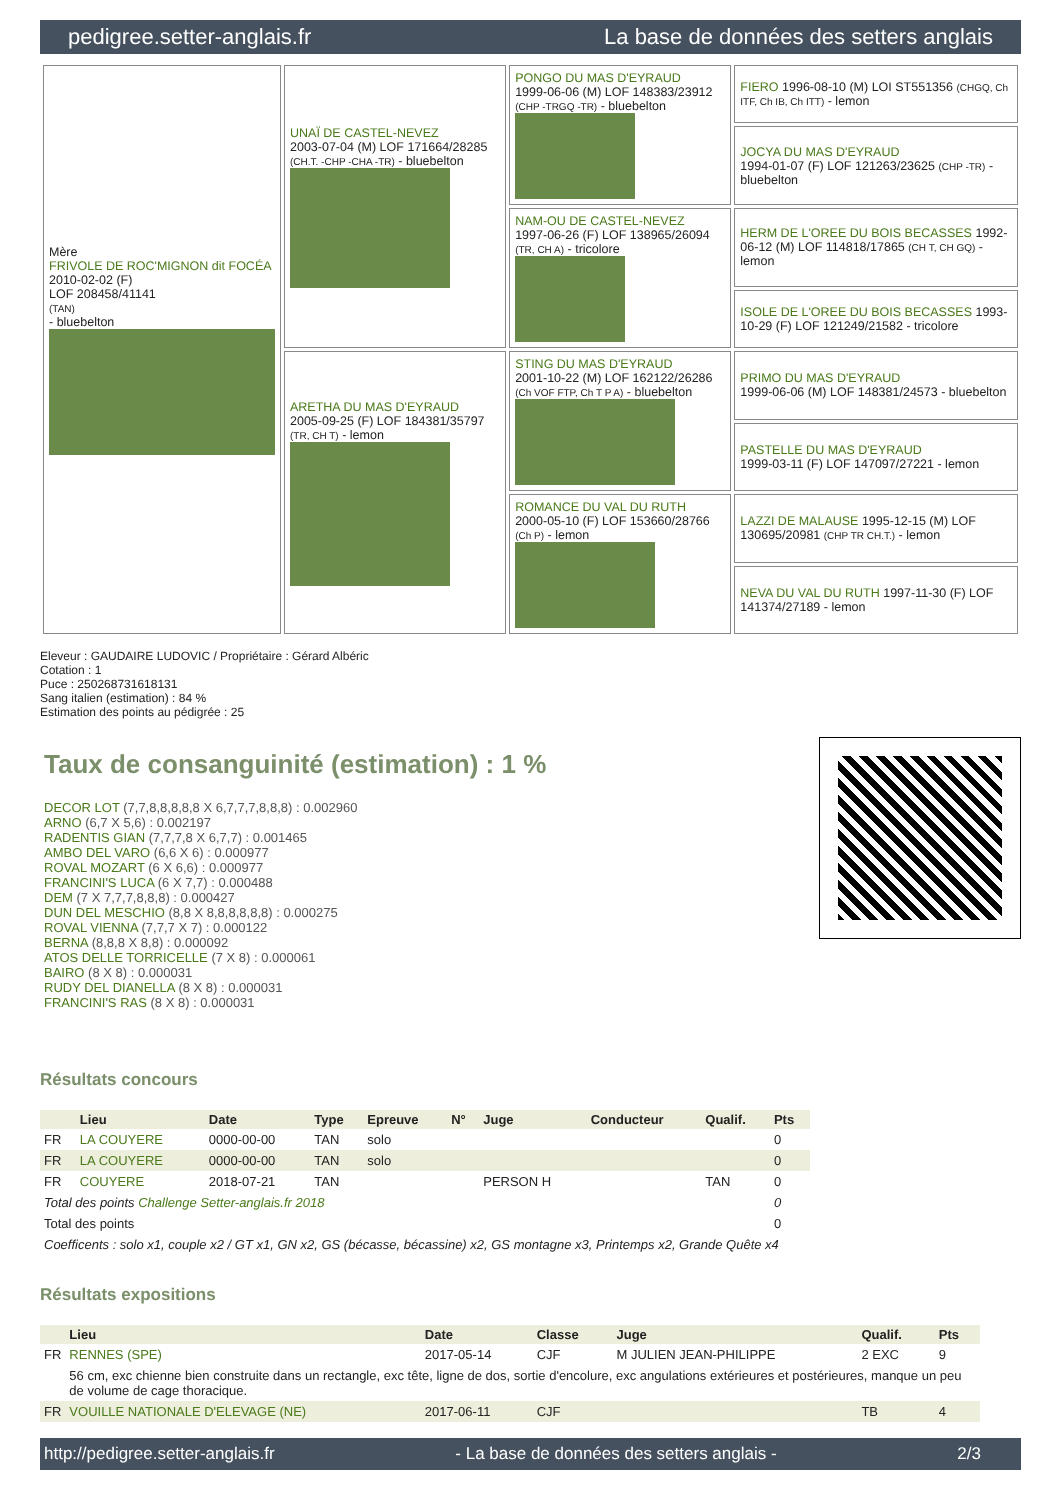pedigree.setter-anglais.fr La base de données des setters anglais
| Mère FRIVOLE DE ROC'MIGNON dit FOCÉA 2010-02-02 (F) LOF 208458/41141 (TAN) - bluebelton | UNAÏ DE CASTEL-NEVEZ 2003-07-04 (M) LOF 171664/28285 (CH.T. -CHP -CHA -TR) - bluebelton | PONGO DU MAS D'EYRAUD 1999-06-06 (M) LOF 148383/23912 (CHP -TRGQ -TR) - bluebelton | FIERO 1996-08-10 (M) LOI ST551356 (CHGQ, Ch ITF, Ch IB, Ch ITT) - lemon |
| | | | JOCYA DU MAS D'EYRAUD 1994-01-07 (F) LOF 121263/23625 (CHP -TR) - bluebelton |
| | | NAM-OU DE CASTEL-NEVEZ 1997-06-26 (F) LOF 138965/26094 (TR, CH A) - tricolore | HERM DE L'OREE DU BOIS BECASSES 1992-06-12 (M) LOF 114818/17865 (CH T, CH GQ) - lemon |
| | | | ISOLE DE L'OREE DU BOIS BECASSES 1993-10-29 (F) LOF 121249/21582 - tricolore |
| | ARETHA DU MAS D'EYRAUD 2005-09-25 (F) LOF 184381/35797 (TR, CH T) - lemon | STING DU MAS D'EYRAUD 2001-10-22 (M) LOF 162122/26286 (Ch VOF FTP, Ch T P A) - bluebelton | PRIMO DU MAS D'EYRAUD 1999-06-06 (M) LOF 148381/24573 - bluebelton |
| | | | PASTELLE DU MAS D'EYRAUD 1999-03-11 (F) LOF 147097/27221 - lemon |
| | | ROMANCE DU VAL DU RUTH 2000-05-10 (F) LOF 153660/28766 (Ch P) - lemon | LAZZI DE MALAUSE 1995-12-15 (M) LOF 130695/20981 (CHP TR CH.T.) - lemon |
| | | | NEVA DU VAL DU RUTH 1997-11-30 (F) LOF 141374/27189 - lemon |
Eleveur : GAUDAIRE LUDOVIC / Propriétaire : Gérard Albéric
Cotation : 1
Puce : 250268731618131
Sang italien (estimation) : 84 %
Estimation des points au pédigrée : 25
Taux de consanguinité (estimation) : 1 %
DECOR LOT (7,7,8,8,8,8,8 X 6,7,7,7,8,8,8) : 0.002960
ARNO (6,7 X 5,6) : 0.002197
RADENTIS GIAN (7,7,7,8 X 6,7,7) : 0.001465
AMBO DEL VARO (6,6 X 6) : 0.000977
ROVAL MOZART (6 X 6,6) : 0.000977
FRANCINI'S LUCA (6 X 7,7) : 0.000488
DEM (7 X 7,7,7,8,8,8) : 0.000427
DUN DEL MESCHIO (8,8 X 8,8,8,8,8,8) : 0.000275
ROVAL VIENNA (7,7,7 X 7) : 0.000122
BERNA (8,8,8 X 8,8) : 0.000092
ATOS DELLE TORRICELLE (7 X 8) : 0.000061
BAIRO (8 X 8) : 0.000031
RUDY DEL DIANELLA (8 X 8) : 0.000031
FRANCINI'S RAS (8 X 8) : 0.000031
Résultats concours
| | Lieu | Date | Type | Epreuve | N° | Juge | Conducteur | Qualif. | Pts |
| --- | --- | --- | --- | --- | --- | --- | --- | --- | --- |
| FR | LA COUYERE | 0000-00-00 | TAN | solo | | | | | 0 |
| FR | LA COUYERE | 0000-00-00 | TAN | solo | | | | | 0 |
| FR | COUYERE | 2018-07-21 | TAN | | | PERSON H | | TAN | 0 |
| Total des points Challenge Setter-anglais.fr 2018 | | | | | | | | | 0 |
| Total des points | | | | | | | | | 0 |
| Coefficents : solo x1, couple x2 / GT x1, GN x2, GS (bécasse, bécassine) x2, GS montagne x3, Printemps x2, Grande Quête x4 | | | | | | | | | |
Résultats expositions
| | Lieu | Date | Classe | Juge | Qualif. | Pts |
| --- | --- | --- | --- | --- | --- | --- |
| FR | RENNES (SPE) | 2017-05-14 | CJF | M JULIEN JEAN-PHILIPPE | 2 EXC | 9 |
| | 56 cm, exc chienne bien construite dans un rectangle, exc tête, ligne de dos, sortie d'encolure, exc angulations extérieures et postérieures, manque un peu de volume de cage thoracique. | | | | | |
| FR | VOUILLE NATIONALE D'ELEVAGE (NE) | 2017-06-11 | CJF | | TB | 4 |
http://pedigree.setter-anglais.fr - La base de données des setters anglais - 2/3